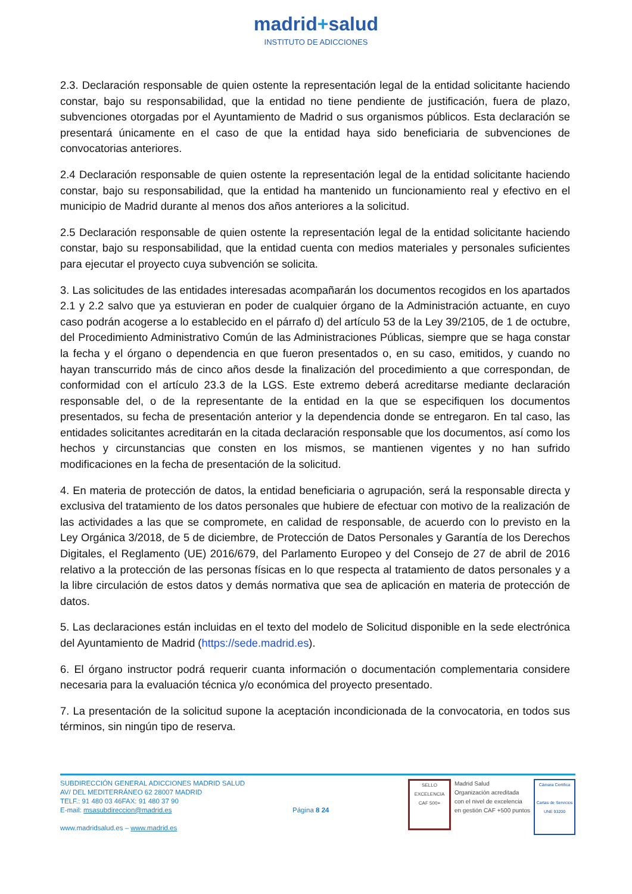madrid+salud
INSTITUTO DE ADICCIONES
2.3. Declaración responsable de quien ostente la representación legal de la entidad solicitante haciendo constar, bajo su responsabilidad, que la entidad no tiene pendiente de justificación, fuera de plazo, subvenciones otorgadas por el Ayuntamiento de Madrid o sus organismos públicos. Esta declaración se presentará únicamente en el caso de que la entidad haya sido beneficiaria de subvenciones de convocatorias anteriores.
2.4 Declaración responsable de quien ostente la representación legal de la entidad solicitante haciendo constar, bajo su responsabilidad, que la entidad ha mantenido un funcionamiento real y efectivo en el municipio de Madrid durante al menos dos años anteriores a la solicitud.
2.5 Declaración responsable de quien ostente la representación legal de la entidad solicitante haciendo constar, bajo su responsabilidad, que la entidad cuenta con medios materiales y personales suficientes para ejecutar el proyecto cuya subvención se solicita.
3. Las solicitudes de las entidades interesadas acompañarán los documentos recogidos en los apartados 2.1 y 2.2 salvo que ya estuvieran en poder de cualquier órgano de la Administración actuante, en cuyo caso podrán acogerse a lo establecido en el párrafo d) del artículo 53 de la Ley 39/2105, de 1 de octubre, del Procedimiento Administrativo Común de las Administraciones Públicas, siempre que se haga constar la fecha y el órgano o dependencia en que fueron presentados o, en su caso, emitidos, y cuando no hayan transcurrido más de cinco años desde la finalización del procedimiento a que correspondan, de conformidad con el artículo 23.3 de la LGS. Este extremo deberá acreditarse mediante declaración responsable del, o de la representante de la entidad en la que se especifiquen los documentos presentados, su fecha de presentación anterior y la dependencia donde se entregaron. En tal caso, las entidades solicitantes acreditarán en la citada declaración responsable que los documentos, así como los hechos y circunstancias que consten en los mismos, se mantienen vigentes y no han sufrido modificaciones en la fecha de presentación de la solicitud.
4. En materia de protección de datos, la entidad beneficiaria o agrupación, será la responsable directa y exclusiva del tratamiento de los datos personales que hubiere de efectuar con motivo de la realización de las actividades a las que se compromete, en calidad de responsable, de acuerdo con lo previsto en la Ley Orgánica 3/2018, de 5 de diciembre, de Protección de Datos Personales y Garantía de los Derechos Digitales, el Reglamento (UE) 2016/679, del Parlamento Europeo y del Consejo de 27 de abril de 2016 relativo a la protección de las personas físicas en lo que respecta al tratamiento de datos personales y a la libre circulación de estos datos y demás normativa que sea de aplicación en materia de protección de datos.
5. Las declaraciones están incluidas en el texto del modelo de Solicitud disponible en la sede electrónica del Ayuntamiento de Madrid (https://sede.madrid.es).
6. El órgano instructor podrá requerir cuanta información o documentación complementaria considere necesaria para la evaluación técnica y/o económica del proyecto presentado.
7. La presentación de la solicitud supone la aceptación incondicionada de la convocatoria, en todos sus términos, sin ningún tipo de reserva.
SUBDIRECCIÓN GENERAL ADICCIONES MADRID SALUD
AV/ DEL MEDITERRÁNEO 62 28007 MADRID
TELF.: 91 480 03 46FAX: 91 480 37 90
E-mail: msasubdireccion@madrid.es
www.madridsalud.es – www.madrid.es
Página 8 24
SELLO EXCELENCIA CAF 500+
Madrid Salud
Organización acreditada
con el nivel de excelencia
en gestión CAF +500 puntos
Cámara Certifica
Cartas de Servicios
UNE 93200